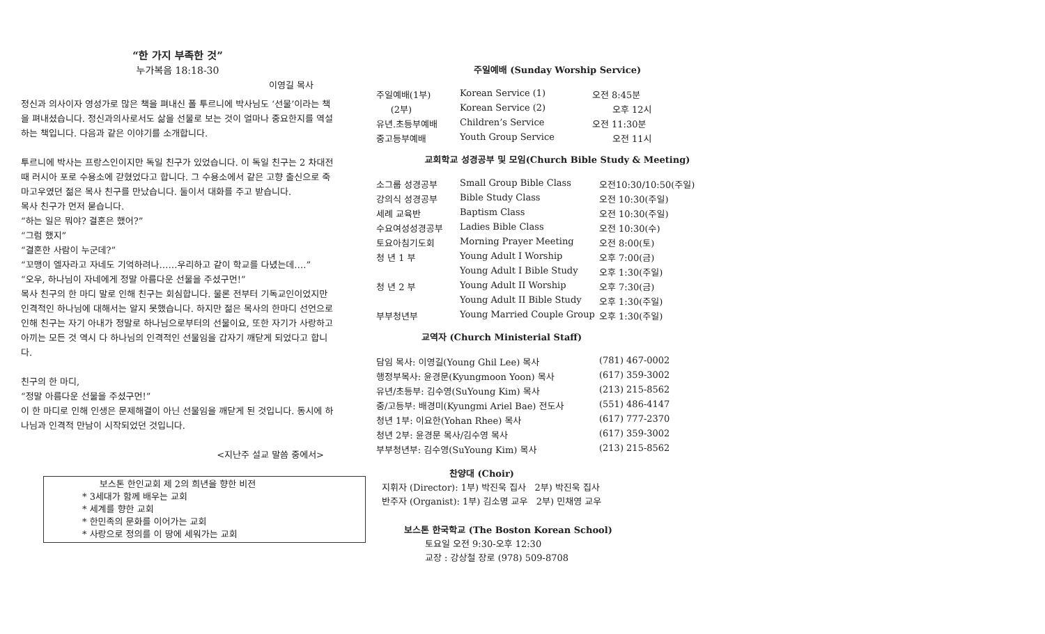“한 가지 부족한 것”
누가복음 18:18-30
이영길 목사
정신과 의사이자 영성가로 많은 책을 펴내신 폴 투르니에 박사님도 ‘선물’이라는 책을 펴내셨습니다. 정신과의사로서도 삶을 선물로 보는 것이 얼마나 중요한지를 역설하는 책입니다. 다음과 같은 이야기를 소개합니다.
투르니에 박사는 프랑스인이지만 독일 친구가 있었습니다. 이 독일 친구는 2 차대전 때 러시아 포로 수용소에 갇혔었다고 합니다. 그 수용소에서 같은 고향 출신으로 죽마고우였던 젊은 목사 친구를 만났습니다. 둘이서 대화를 주고 받습니다.
목사 친구가 먼저 묻습니다.
“하는 일은 뭐야? 결혼은 했어?”
“그럼 했지”
“결혼한 사람이 누군데?”
“꼬맹이 엘자라고 자네도 기억하려나……우리하고 같이 학교를 다녔는데….”
“오우, 하나님이 자네에게 정말 아름다운 선물을 주셨구먼!”
목사 친구의 한 마디 말로 인해 친구는 회심합니다. 물론 전부터 기독교인이었지만 인격적인 하나님에 대해서는 알지 못했습니다. 하지만 젊은 목사의 한마디 선언으로 인해 친구는 자기 아내가 정말로 하나님으로부터의 선물이요, 또한 자기가 사랑하고 아끼는 모든 것 역시 다 하나님의 인격적인 선물임을 갑자기 깨닫게 되었다고 합니다.
친구의 한 마디,
“정말 아름다운 선물을 주셨구먼!”
이 한 마디로 인해 인생은 문제해결이 아닌 선물임을 깨닫게 된 것입니다. 동시에 하나님과 인격적 만남이 시작되었던 것입니다.
<지난주 설교 말씀 중에서>
보스톤 한인교회 제 2의 희년을 향한 비전
* 3세대가 함께 배우는 교회
* 세계를 향한 교회
* 한민족의 문화를 이어가는 교회
* 사랑으로 정의를 이 땅에 세워가는 교회
주일예배 (Sunday Worship Service)
| 주일예배(1부) | Korean Service (1) | 오전 8:45분 |
| (2부) | Korean Service (2) | 오후 12시 |
| 유년.초등부예배 | Children’s Service | 오전 11:30분 |
| 중고등부예배 | Youth Group Service | 오전 11시 |
교회학교 성경공부 및 모임(Church Bible Study & Meeting)
| 소그룹 성경공부 | Small Group Bible Class | 오전10:30/10:50(주일) |
| 강의식 성경공부 | Bible Study Class | 오전 10:30(주일) |
| 세례 교육반 | Baptism Class | 오전 10:30(주일) |
| 수요여성성경공부 | Ladies Bible Class | 오전 10:30(수) |
| 토요아침기도회 | Morning Prayer Meeting | 오전 8:00(토) |
| 청 년 1 부 | Young Adult I Worship | 오후 7:00(금) |
| | Young Adult I Bible Study | 오후 1:30(주일) |
| 청 년 2 부 | Young Adult II Worship | 오후 7:30(금) |
| | Young Adult II Bible Study | 오후 1:30(주일) |
| 부부청년부 | Young Married Couple Group | 오후 1:30(주일) |
교역자 (Church Ministerial Staff)
| 담임 목사: 이영길(Young Ghil Lee) 목사 | (781) 467-0002 |
| 행정부목사: 윤경문(Kyungmoon Yoon) 목사 | (617) 359-3002 |
| 유년/초등부: 김수영(SuYoung Kim) 목사 | (213) 215-8562 |
| 중/고등부: 배경미(Kyungmi Ariel Bae) 전도사 | (551) 486-4147 |
| 청년 1부: 이요한(Yohan Rhee) 목사 | (617) 777-2370 |
| 청년 2부: 윤경문 목사/김수영 목사 | (617) 359-3002 |
| 부부청년부: 김수영(SuYoung Kim) 목사 | (213) 215-8562 |
찬양대 (Choir)
지휘자 (Director): 1부) 박진욱 집사 2부) 박진욱 집사
반주자 (Organist): 1부) 김소명 교우 2부) 민채영 교우
보스톤 한국학교 (The Boston Korean School)
토요일 오전 9:30-오후 12:30
교장 : 강상철 장로 (978) 509-8708